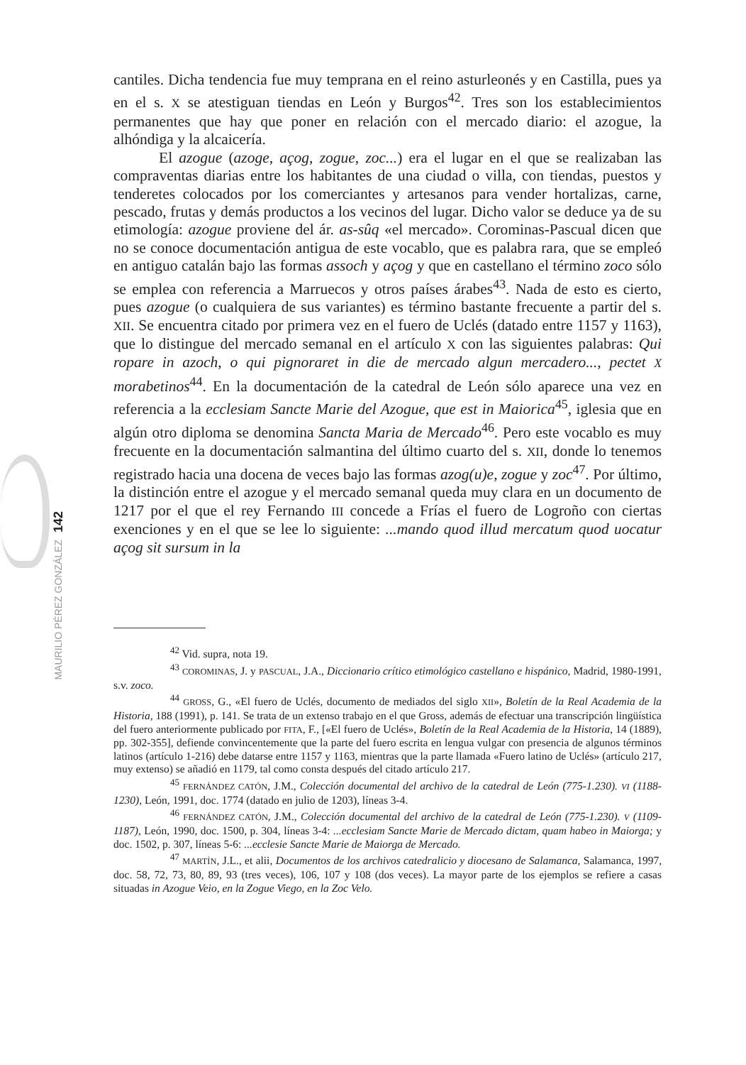cantiles. Dicha tendencia fue muy temprana en el reino asturleonés y en Castilla, pues ya en el s. X se atestiguan tiendas en León y Burgos<sup>42</sup>. Tres son los establecimientos permanentes que hay que poner en relación con el mercado diario: el azogue, la alhóndiga y la alcaicería.
El azogue (azoge, açog, zogue, zoc...) era el lugar en el que se realizaban las compraventas diarias entre los habitantes de una ciudad o villa, con tiendas, puestos y tenderetes colocados por los comerciantes y artesanos para vender hortalizas, carne, pescado, frutas y demás productos a los vecinos del lugar. Dicho valor se deduce ya de su etimología: azogue proviene del ár. as-sûq «el mercado». Corominas-Pascual dicen que no se conoce documentación antigua de este vocablo, que es palabra rara, que se empleó en antiguo catalán bajo las formas assoch y açog y que en castellano el término zoco sólo se emplea con referencia a Marruecos y otros países árabes<sup>43</sup>. Nada de esto es cierto, pues azogue (o cualquiera de sus variantes) es término bastante frecuente a partir del s. XII. Se encuentra citado por primera vez en el fuero de Uclés (datado entre 1157 y 1163), que lo distingue del mercado semanal en el artículo X con las siguientes palabras: Qui ropare in azoch, o qui pignoraret in die de mercado algun mercadero..., pectet X morabetinos<sup>44</sup>. En la documentación de la catedral de León sólo aparece una vez en referencia a la ecclesiam Sancte Marie del Azogue, que est in Maiorica<sup>45</sup>, iglesia que en algún otro diploma se denomina Sancta Maria de Mercado<sup>46</sup>. Pero este vocablo es muy frecuente en la documentación salmantina del último cuarto del s. XII, donde lo tenemos registrado hacia una docena de veces bajo las formas azog(u)e, zogue y zoc<sup>47</sup>. Por último, la distinción entre el azogue y el mercado semanal queda muy clara en un documento de 1217 por el que el rey Fernando III concede a Frías el fuero de Logroño con ciertas exenciones y en el que se lee lo siguiente: ...mando quod illud mercatum quod uocatur açog sit sursum in la
<sup>42</sup> Vid. supra, nota 19.
<sup>43</sup> COROMINAS, J. y PASCUAL, J.A., Diccionario crítico etimológico castellano e hispánico, Madrid, 1980-1991, s.v. zoco.
<sup>44</sup> GROSS, G., «El fuero de Uclés, documento de mediados del siglo XII», Boletín de la Real Academia de la Historia, 188 (1991), p. 141. Se trata de un extenso trabajo en el que Gross, además de efectuar una transcripción lingüística del fuero anteriormente publicado por FITA, F., [«El fuero de Uclés», Boletín de la Real Academia de la Historia, 14 (1889), pp. 302-355], defiende convincentemente que la parte del fuero escrita en lengua vulgar con presencia de algunos términos latinos (artículo 1-216) debe datarse entre 1157 y 1163, mientras que la parte llamada «Fuero latino de Uclés» (artículo 217, muy extenso) se añadió en 1179, tal como consta después del citado artículo 217.
<sup>45</sup> FERNÁNDEZ CATÓN, J.M., Colección documental del archivo de la catedral de León (775-1.230). VI (1188-1230), León, 1991, doc. 1774 (datado en julio de 1203), líneas 3-4.
<sup>46</sup> FERNÁNDEZ CATÓN, J.M., Colección documental del archivo de la catedral de León (775-1.230). V (1109-1187), León, 1990, doc. 1500, p. 304, líneas 3-4: ...ecclesiam Sancte Marie de Mercado dictam, quam habeo in Maiorga; y doc. 1502, p. 307, líneas 5-6: ...ecclesie Sancte Marie de Maiorga de Mercado.
<sup>47</sup> MARTÍN, J.L., et alii, Documentos de los archivos catedralicio y diocesano de Salamanca, Salamanca, 1997, doc. 58, 72, 73, 80, 89, 93 (tres veces), 106, 107 y 108 (dos veces). La mayor parte de los ejemplos se refiere a casas situadas in Azogue Veio, en la Zogue Viego, en la Zoc Velo.
142
MAURILIO PÉREZ GONZÁLEZ